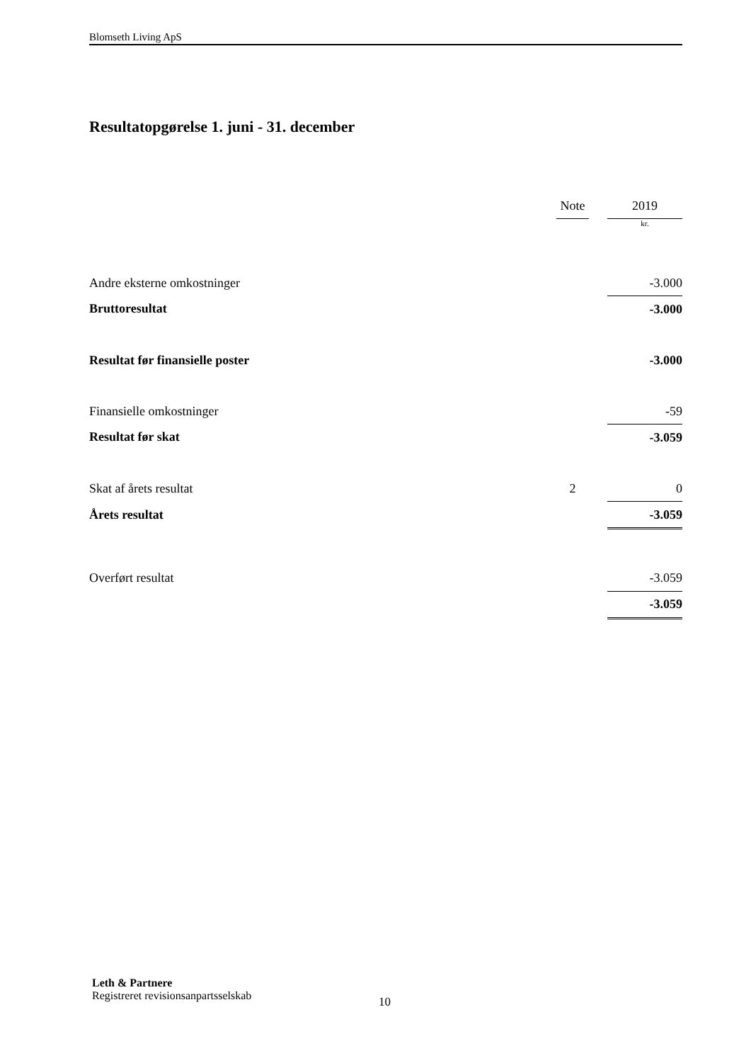Blomseth Living ApS
Resultatopgørelse 1. juni - 31. december
| | Note | | 2019 |
| --- | --- | --- | --- |
| | | | kr. |
| Andre eksterne omkostninger | | | -3.000 |
| Bruttoresultat | | | -3.000 |
| Resultat før finansielle poster | | | -3.000 |
| Finansielle omkostninger | | | -59 |
| Resultat før skat | | | -3.059 |
| Skat af årets resultat | 2 | | 0 |
| Årets resultat | | | -3.059 |
| Overført resultat | | | -3.059 |
| | | | -3.059 |
Leth & Partnere
Registreret revisionsanpartsselskab
10